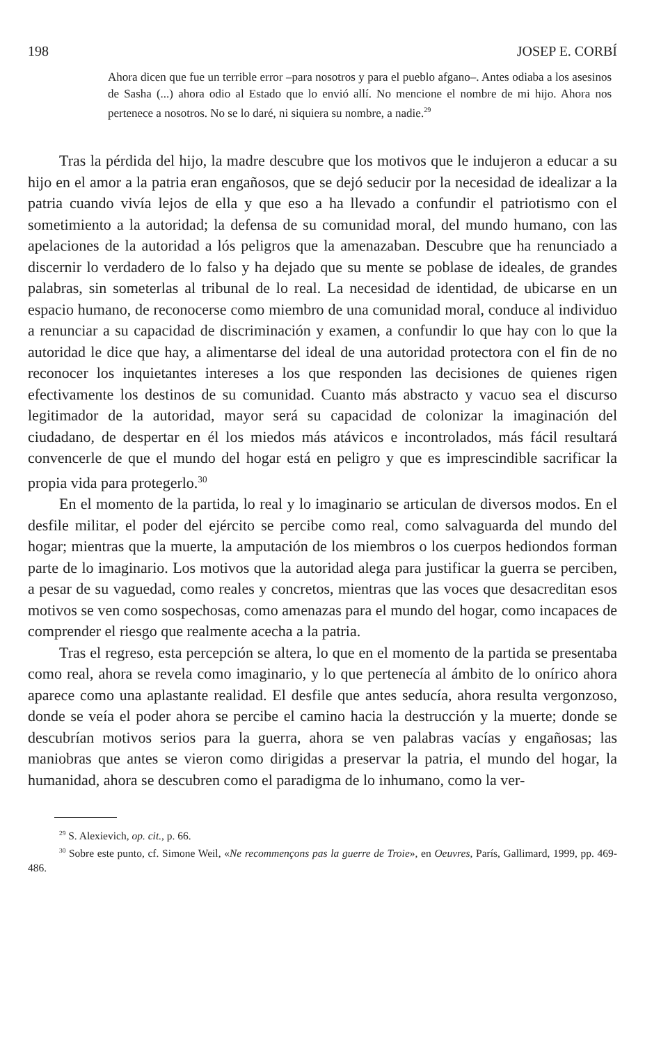198 JOSEP E. CORBÍ
Ahora dicen que fue un terrible error –para nosotros y para el pueblo afgano–. Antes odiaba a los asesinos de Sasha (...) ahora odio al Estado que lo envió allí. No mencione el nombre de mi hijo. Ahora nos pertenece a nosotros. No se lo daré, ni siquiera su nombre, a nadie.<sup>29</sup>
Tras la pérdida del hijo, la madre descubre que los motivos que le indujeron a educar a su hijo en el amor a la patria eran engañosos, que se dejó seducir por la necesidad de idealizar a la patria cuando vivía lejos de ella y que eso a ha llevado a confundir el patriotismo con el sometimiento a la autoridad; la defensa de su comunidad moral, del mundo humano, con las apelaciones de la autoridad a lós peligros que la amenazaban. Descubre que ha renunciado a discernir lo verdadero de lo falso y ha dejado que su mente se poblase de ideales, de grandes palabras, sin someterlas al tribunal de lo real. La necesidad de identidad, de ubicarse en un espacio humano, de reconocerse como miembro de una comunidad moral, conduce al individuo a renunciar a su capacidad de discriminación y examen, a confundir lo que hay con lo que la autoridad le dice que hay, a alimentarse del ideal de una autoridad protectora con el fin de no reconocer los inquietantes intereses a los que responden las decisiones de quienes rigen efectivamente los destinos de su comunidad. Cuanto más abstracto y vacuo sea el discurso legitimador de la autoridad, mayor será su capacidad de colonizar la imaginación del ciudadano, de despertar en él los miedos más atávicos e incontrolados, más fácil resultará convencerle de que el mundo del hogar está en peligro y que es imprescindible sacrificar la propia vida para protegerlo.<sup>30</sup>
En el momento de la partida, lo real y lo imaginario se articulan de diversos modos. En el desfile militar, el poder del ejército se percibe como real, como salvaguarda del mundo del hogar; mientras que la muerte, la amputación de los miembros o los cuerpos hediondos forman parte de lo imaginario. Los motivos que la autoridad alega para justificar la guerra se perciben, a pesar de su vaguedad, como reales y concretos, mientras que las voces que desacreditan esos motivos se ven como sospechosas, como amenazas para el mundo del hogar, como incapaces de comprender el riesgo que realmente acecha a la patria.
Tras el regreso, esta percepción se altera, lo que en el momento de la partida se presentaba como real, ahora se revela como imaginario, y lo que pertenecía al ámbito de lo onírico ahora aparece como una aplastante realidad. El desfile que antes seducía, ahora resulta vergonzoso, donde se veía el poder ahora se percibe el camino hacia la destrucción y la muerte; donde se descubrían motivos serios para la guerra, ahora se ven palabras vacías y engañosas; las maniobras que antes se vieron como dirigidas a preservar la patria, el mundo del hogar, la humanidad, ahora se descubren como el paradigma de lo inhumano, como la ver-
<sup>29</sup> S. Alexievich, op. cit., p. 66.
<sup>30</sup> Sobre este punto, cf. Simone Weil, «Ne recommençons pas la guerre de Troie», en Oeuvres, París, Gallimard, 1999, pp. 469-486.